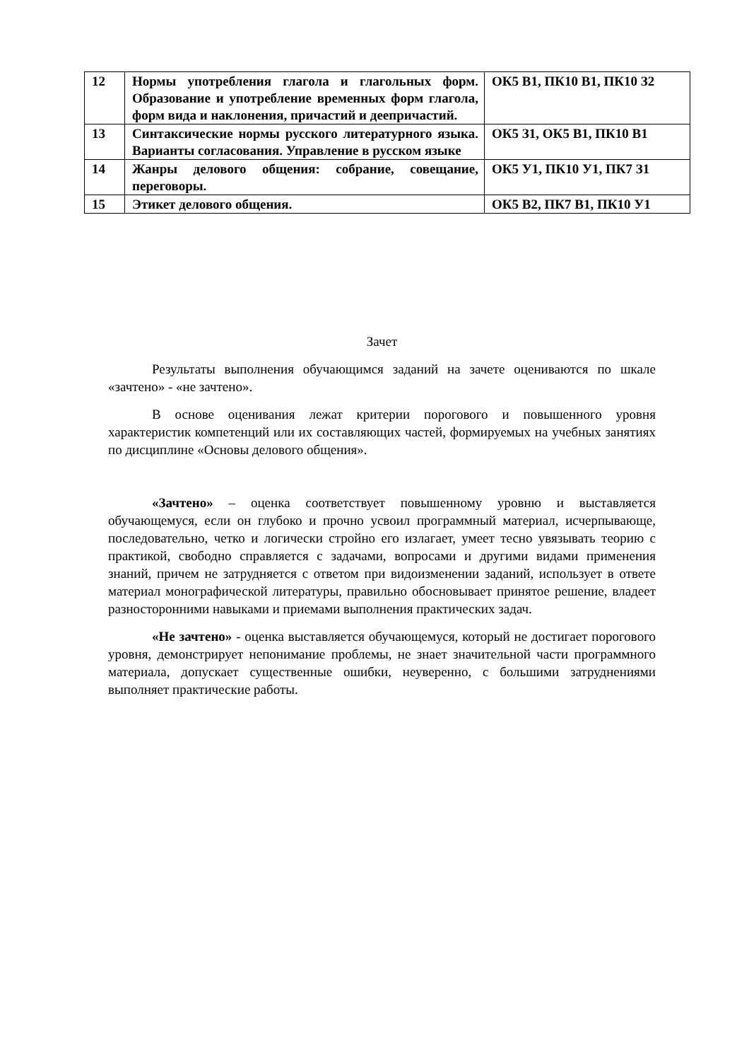| 12 | Нормы употребления глагола и глагольных форм. Образование и употребление временных форм глагола, форм вида и наклонения, причастий и деепричастий. | ОК5 В1, ПК10 В1, ПК10 З2 |
| 13 | Синтаксические нормы русского литературного языка. Варианты согласования. Управление в русском языке | ОК5 З1, ОК5 В1, ПК10 В1 |
| 14 | Жанры делового общения: собрание, совещание, переговоры. | ОК5 У1, ПК10 У1, ПК7 З1 |
| 15 | Этикет делового общения. | ОК5 В2, ПК7 В1, ПК10 У1 |
Зачет
Результаты выполнения обучающимся заданий на зачете оцениваются по шкале «зачтено» - «не зачтено».
В основе оценивания лежат критерии порогового и повышенного уровня характеристик компетенций или их составляющих частей, формируемых на учебных занятиях по дисциплине «Основы делового общения».
«Зачтено» – оценка соответствует повышенному уровню и выставляется обучающемуся, если он глубоко и прочно усвоил программный материал, исчерпывающе, последовательно, четко и логически стройно его излагает, умеет тесно увязывать теорию с практикой, свободно справляется с задачами, вопросами и другими видами применения знаний, причем не затрудняется с ответом при видоизменении заданий, использует в ответе материал монографической литературы, правильно обосновывает принятое решение, владеет разносторонними навыками и приемами выполнения практических задач.
«Не зачтено» - оценка выставляется обучающемуся, который не достигает порогового уровня, демонстрирует непонимание проблемы, не знает значительной части программного материала, допускает существенные ошибки, неуверенно, с большими затруднениями выполняет практические работы.